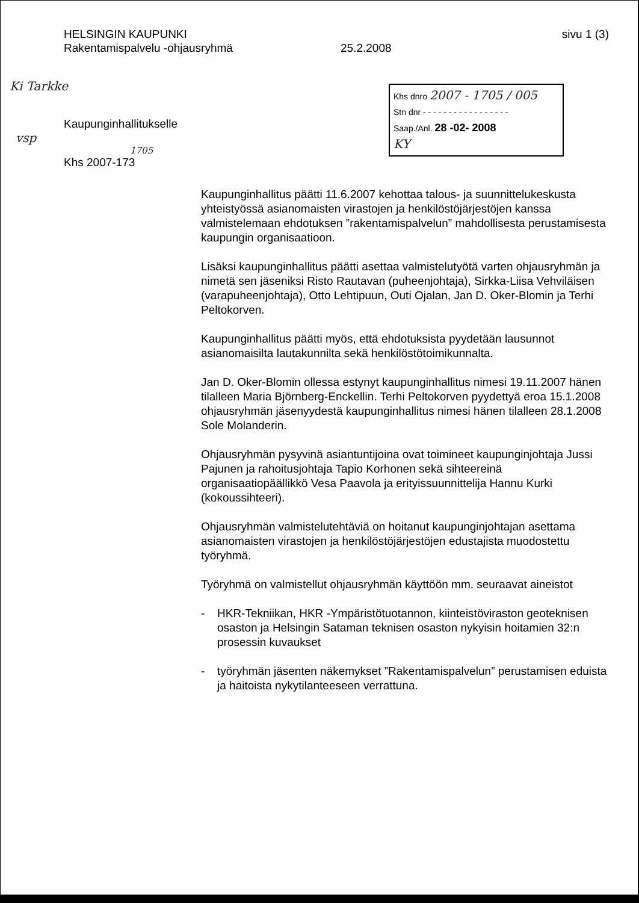HELSINGIN KAUPUNKI
Rakentamispalvelu -ohjausryhmä
25.2.2008
sivu 1 (3)
Ki Tarkke
Kaupunginhallitukselle
vsp
1705
Khs 2007-173
Khs dnro 2007 - 1705 / 005
Stn dnr - - - - - - - - - - - - - - - - -
Saap./Anl. 28 -02- 2008
KY
Kaupunginhallitus päätti 11.6.2007 kehottaa talous- ja suunnittelukeskusta yhteistyössä asianomaisten virastojen ja henkilöstöjärjestöjen kanssa valmistelemaan ehdotuksen ”rakentamispalvelun” mahdollisesta perustamisesta kaupungin organisaatioon.
Lisäksi kaupunginhallitus päätti asettaa valmistelutyötä varten ohjausryhmän ja nimetä sen jäseniksi Risto Rautavan (puheenjohtaja), Sirkka-Liisa Vehviläisen (varapuheenjohtaja), Otto Lehtipuun, Outi Ojalan, Jan D. Oker-Blomin ja Terhi Peltokorven.
Kaupunginhallitus päätti myös, että ehdotuksista pyydetään lausunnot asianomaisilta lautakunnilta sekä henkilöstötoimikunnalta.
Jan D. Oker-Blomin ollessa estynyt kaupunginhallitus nimesi 19.11.2007 hänen tilalleen Maria Björnberg-Enckellin. Terhi Peltokorven pyydettyä eroa 15.1.2008 ohjausryhmän jäsenyydestä kaupunginhallitus nimesi hänen tilalleen 28.1.2008 Sole Molanderin.
Ohjausryhmän pysyvinä asiantuntijoina ovat toimineet kaupunginjohtaja Jussi Pajunen ja rahoitusjohtaja Tapio Korhonen sekä sihteereinä organisaatiopäällikkö Vesa Paavola ja erityissuunnittelija Hannu Kurki (kokoussihteeri).
Ohjausryhmän valmistelutehtäviä on hoitanut kaupunginjohtajan asettama asianomaisten virastojen ja henkilöstöjärjestöjen edustajista muodostettu työryhmä.
Työryhmä on valmistellut ohjausryhmän käyttöön mm. seuraavat aineistot
- HKR-Tekniikan, HKR -Ympäristötuotannon, kiinteistöviraston geoteknisen osaston ja Helsingin Sataman teknisen osaston nykyisin hoitamien 32:n prosessin kuvaukset
- työryhmän jäsenten näkemykset ”Rakentamispalvelun” perustamisen eduista ja haitoista nykytilanteeseen verrattuna.